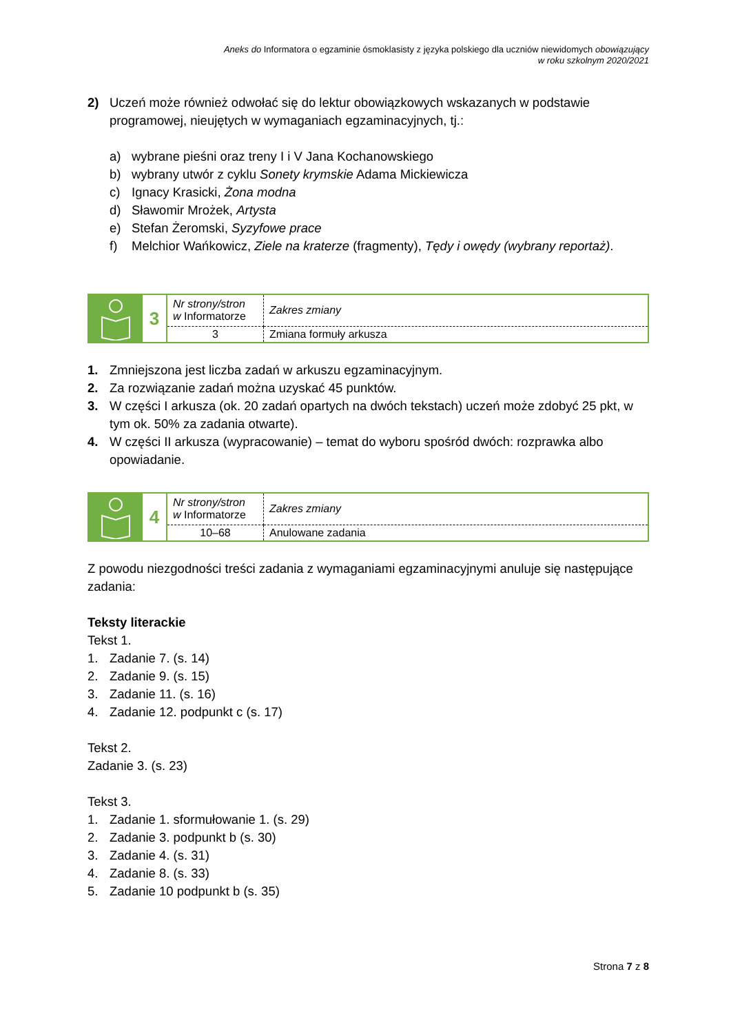Aneks do Informatora o egzaminie ósmoklasisty z języka polskiego dla uczniów niewidomych obowiązujący
w roku szkolnym 2020/2021
2) Uczeń może również odwołać się do lektur obowiązkowych wskazanych w podstawie programowej, nieujętych w wymaganiach egzaminacyjnych, tj.:
a) wybrane pieśni oraz treny I i V Jana Kochanowskiego
b) wybrany utwór z cyklu Sonety krymskie Adama Mickiewicza
c) Ignacy Krasicki, Żona modna
d) Sławomir Mrożek, Artysta
e) Stefan Żeromski, Syzyfowe prace
f) Melchior Wańkowicz, Ziele na kraterze (fragmenty), Tędy i owędy (wybrany reportaż).
3
| Nr strony/stron w Informatorze | Zakres zmiany |
| 3 | Zmiana formuły arkusza |
1. Zmniejszona jest liczba zadań w arkuszu egzaminacyjnym.
2. Za rozwiązanie zadań można uzyskać 45 punktów.
3. W części I arkusza (ok. 20 zadań opartych na dwóch tekstach) uczeń może zdobyć 25 pkt, w tym ok. 50% za zadania otwarte).
4. W części II arkusza (wypracowanie) – temat do wyboru spośród dwóch: rozprawka albo opowiadanie.
4
| Nr strony/stron w Informatorze | Zakres zmiany |
| 10–68 | Anulowane zadania |
Z powodu niezgodności treści zadania z wymaganiami egzaminacyjnymi anuluje się następujące zadania:
Teksty literackie
Tekst 1.
1. Zadanie 7. (s. 14)
2. Zadanie 9. (s. 15)
3. Zadanie 11. (s. 16)
4. Zadanie 12. podpunkt c (s. 17)
Tekst 2.
Zadanie 3. (s. 23)
Tekst 3.
1. Zadanie 1. sformułowanie 1. (s. 29)
2. Zadanie 3. podpunkt b (s. 30)
3. Zadanie 4. (s. 31)
4. Zadanie 8. (s. 33)
5. Zadanie 10 podpunkt b (s. 35)
Strona 7 z 8